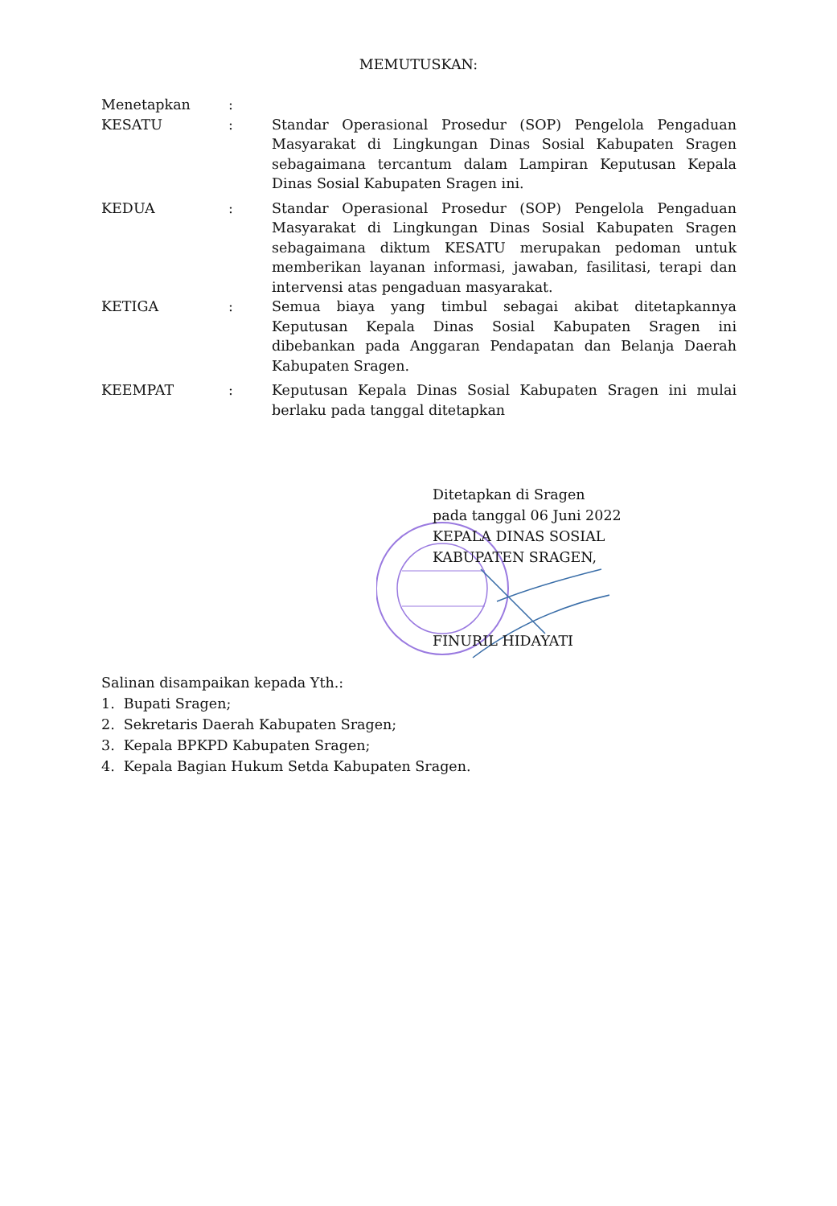MEMUTUSKAN:
Menetapkan :
KESATU : Standar Operasional Prosedur (SOP) Pengelola Pengaduan Masyarakat di Lingkungan Dinas Sosial Kabupaten Sragen sebagaimana tercantum dalam Lampiran Keputusan Kepala Dinas Sosial Kabupaten Sragen ini.
KEDUA : Standar Operasional Prosedur (SOP) Pengelola Pengaduan Masyarakat di Lingkungan Dinas Sosial Kabupaten Sragen sebagaimana diktum KESATU merupakan pedoman untuk memberikan layanan informasi, jawaban, fasilitasi, terapi dan intervensi atas pengaduan masyarakat.
KETIGA : Semua biaya yang timbul sebagai akibat ditetapkannya Keputusan Kepala Dinas Sosial Kabupaten Sragen ini dibebankan pada Anggaran Pendapatan dan Belanja Daerah Kabupaten Sragen.
KEEMPAT : Keputusan Kepala Dinas Sosial Kabupaten Sragen ini mulai berlaku pada tanggal ditetapkan
Ditetapkan di Sragen
pada tanggal 06 Juni 2022
KEPALA DINAS SOSIAL
KABUPATEN SRAGEN,
FINURIL HIDAYATI
Salinan disampaikan kepada Yth.:
1. Bupati Sragen;
2. Sekretaris Daerah Kabupaten Sragen;
3. Kepala BPKPD Kabupaten Sragen;
4. Kepala Bagian Hukum Setda Kabupaten Sragen.